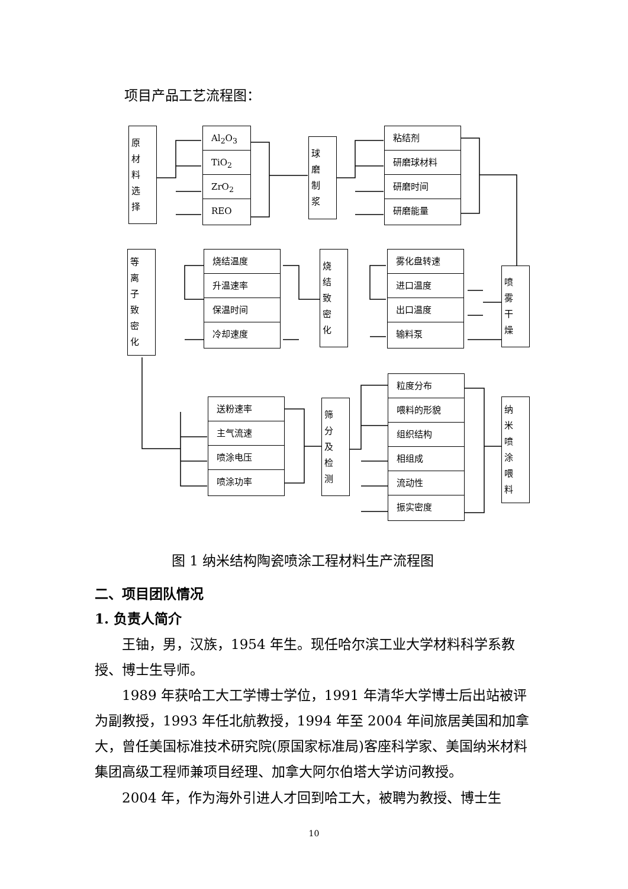项目产品工艺流程图：
原材料选择
Al<sub>2</sub>O<sub>3</sub>
TiO<sub>2</sub>
ZrO<sub>2</sub>
REO
球磨制浆
粘结剂
研磨球材料
研磨时间
研磨能量
等离子致密化
烧结温度
升温速率
保温时间
冷却速度
烧结致密化
雾化盘转速
进口温度
出口温度
输料泵
喷雾干燥
送粉速率
主气流速
喷涂电压
喷涂功率
筛分及检测
粒度分布
喂料的形貌
组织结构
相组成
流动性
振实密度
纳米喷涂喂料
图 1 纳米结构陶瓷喷涂工程材料生产流程图
二、项目团队情况
1. 负责人简介
　　王铀，男，汉族，1954 年生。现任哈尔滨工业大学材料科学系教授、博士生导师。
　　1989 年获哈工大工学博士学位，1991 年清华大学博士后出站被评为副教授，1993 年任北航教授，1994 年至 2004 年间旅居美国和加拿大，曾任美国标准技术研究院(原国家标准局)客座科学家、美国纳米材料集团高级工程师兼项目经理、加拿大阿尔伯塔大学访问教授。
　　2004 年，作为海外引进人才回到哈工大，被聘为教授、博士生
10